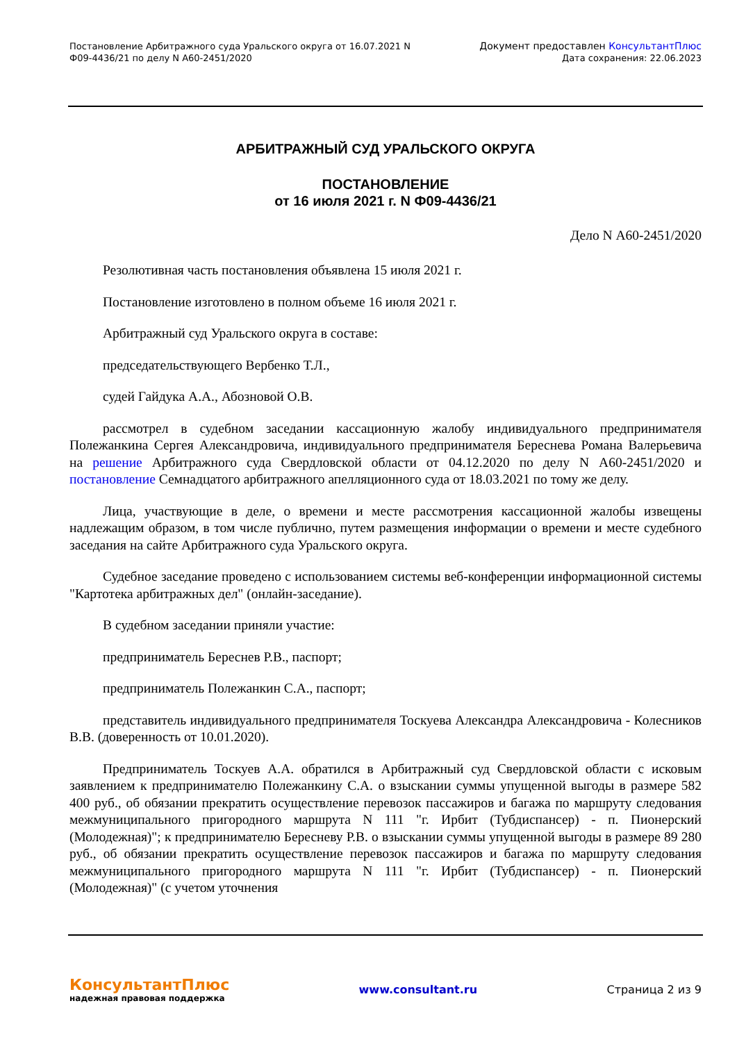Постановление Арбитражного суда Уральского округа от 16.07.2021 N
Ф09-4436/21 по делу N А60-2451/2020
Документ предоставлен КонсультантПлюс
Дата сохранения: 22.06.2023
АРБИТРАЖНЫЙ СУД УРАЛЬСКОГО ОКРУГА
ПОСТАНОВЛЕНИЕ
от 16 июля 2021 г. N Ф09-4436/21
Дело N А60-2451/2020
Резолютивная часть постановления объявлена 15 июля 2021 г.
Постановление изготовлено в полном объеме 16 июля 2021 г.
Арбитражный суд Уральского округа в составе:
председательствующего Вербенко Т.Л.,
судей Гайдука А.А., Абозновой О.В.
рассмотрел в судебном заседании кассационную жалобу индивидуального предпринимателя Полежанкина Сергея Александровича, индивидуального предпринимателя Береснева Романа Валерьевича на решение Арбитражного суда Свердловской области от 04.12.2020 по делу N А60-2451/2020 и постановление Семнадцатого арбитражного апелляционного суда от 18.03.2021 по тому же делу.
Лица, участвующие в деле, о времени и месте рассмотрения кассационной жалобы извещены надлежащим образом, в том числе публично, путем размещения информации о времени и месте судебного заседания на сайте Арбитражного суда Уральского округа.
Судебное заседание проведено с использованием системы веб-конференции информационной системы "Картотека арбитражных дел" (онлайн-заседание).
В судебном заседании приняли участие:
предприниматель Береснев Р.В., паспорт;
предприниматель Полежанкин С.А., паспорт;
представитель индивидуального предпринимателя Тоскуева Александра Александровича - Колесников В.В. (доверенность от 10.01.2020).
Предприниматель Тоскуев А.А. обратился в Арбитражный суд Свердловской области с исковым заявлением к предпринимателю Полежанкину С.А. о взыскании суммы упущенной выгоды в размере 582 400 руб., об обязании прекратить осуществление перевозок пассажиров и багажа по маршруту следования межмуниципального пригородного маршрута N 111 "г. Ирбит (Тубдиспансер) - п. Пионерский (Молодежная)"; к предпринимателю Бересневу Р.В. о взыскании суммы упущенной выгоды в размере 89 280 руб., об обязании прекратить осуществление перевозок пассажиров и багажа по маршруту следования межмуниципального пригородного маршрута N 111 "г. Ирбит (Тубдиспансер) - п. Пионерский (Молодежная)" (с учетом уточнения
КонсультантПлюс
надежная правовая поддержка
www.consultant.ru Страница 2 из 9